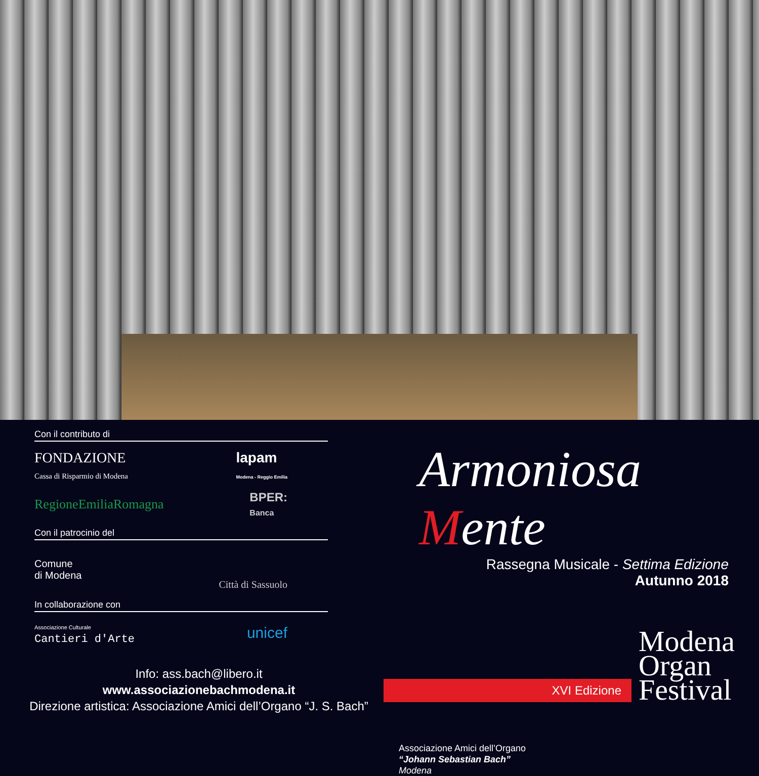Con il contributo di
FONDAZIONE
Cassa di Risparmio di Modena
lapam
Modena - Reggio Emilia
RegioneEmiliaRomagna
BPER:
Banca
Con il patrocinio del
Comune
di Modena
Città di Sassuolo
In collaborazione con
Associazione Culturale
Cantieri d'Arte
unicef
Info: ass.bach@libero.it
www.associazionebachmodena.it
Direzione artistica: Associazione Amici dell’Organo “J. S. Bach”
Armoniosa Mente
Rassegna Musicale - Settima Edizione
Autunno 2018
XVI Edizione
Modena
Organ
Festival
Associazione Amici dell’Organo
“Johann Sebastian Bach”
Modena